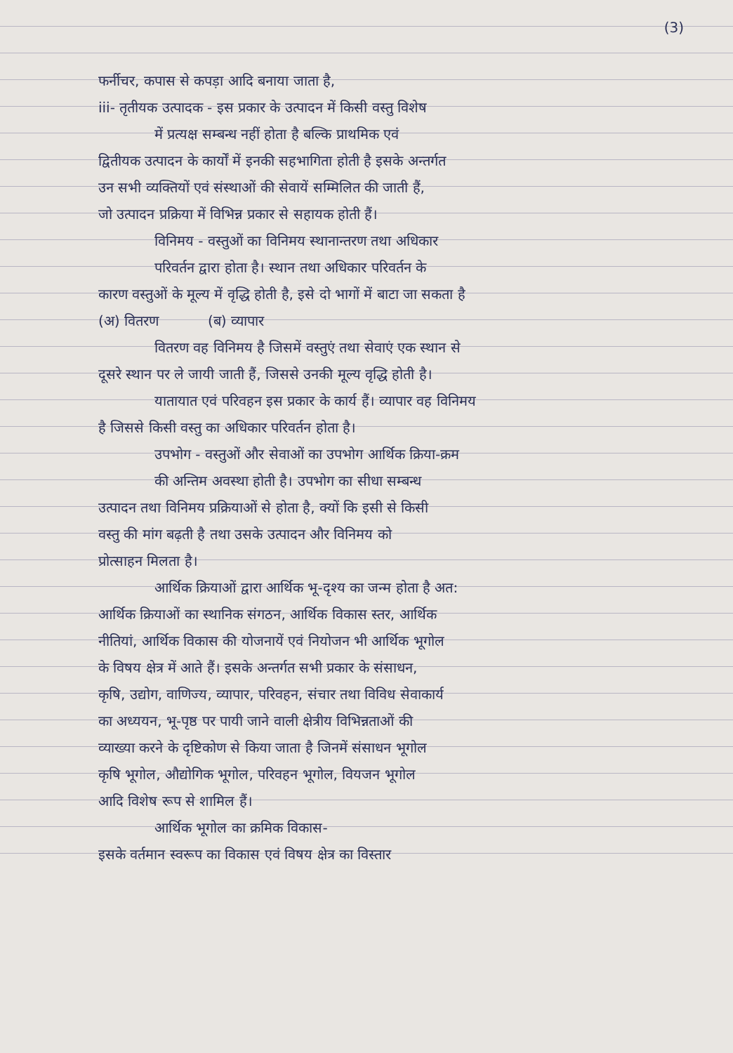(3)
फर्नीचर, कपास से कपड़ा आदि बनाया जाता है,
iii- तृतीयक उत्पादक - इस प्रकार के उत्पादन में किसी वस्तु विशेष
में प्रत्यक्ष सम्बन्ध नहीं होता है बल्कि प्राथमिक एवं
द्वितीयक उत्पादन के कार्यों में इनकी सहभागिता होती है इसके अन्तर्गत
उन सभी व्यक्तियों एवं संस्थाओं की सेवायें सम्मिलित की जाती हैं,
जो उत्पादन प्रक्रिया में विभिन्न प्रकार से सहायक होती हैं।
विनिमय - वस्तुओं का विनिमय स्थानान्तरण तथा अधिकार
परिवर्तन द्वारा होता है। स्थान तथा अधिकार परिवर्तन के
कारण वस्तुओं के मूल्य में वृद्धि होती है, इसे दो भागों में बाटा जा सकता है
(अ) वितरण (ब) व्यापार
वितरण वह विनिमय है जिसमें वस्तुएं तथा सेवाएं एक स्थान से
दूसरे स्थान पर ले जायी जाती हैं, जिससे उनकी मूल्य वृद्धि होती है।
यातायात एवं परिवहन इस प्रकार के कार्य हैं। व्यापार वह विनिमय
है जिससे किसी वस्तु का अधिकार परिवर्तन होता है।
उपभोग - वस्तुओं और सेवाओं का उपभोग आर्थिक क्रिया-क्रम
की अन्तिम अवस्था होती है। उपभोग का सीधा सम्बन्ध
उत्पादन तथा विनिमय प्रक्रियाओं से होता है, क्यों कि इसी से किसी
वस्तु की मांग बढ़ती है तथा उसके उत्पादन और विनिमय को
प्रोत्साहन मिलता है।
आर्थिक क्रियाओं द्वारा आर्थिक भू-दृश्य का जन्म होता है अत:
आर्थिक क्रियाओं का स्थानिक संगठन, आर्थिक विकास स्तर, आर्थिक
नीतियां, आर्थिक विकास की योजनायें एवं नियोजन भी आर्थिक भूगोल
के विषय क्षेत्र में आते हैं। इसके अन्तर्गत सभी प्रकार के संसाधन,
कृषि, उद्योग, वाणिज्य, व्यापार, परिवहन, संचार तथा विविध सेवाकार्य
का अध्ययन, भू-पृष्ठ पर पायी जाने वाली क्षेत्रीय विभिन्नताओं की
व्याख्या करने के दृष्टिकोण से किया जाता है जिनमें संसाधन भूगोल
कृषि भूगोल, औद्योगिक भूगोल, परिवहन भूगोल, वियजन भूगोल
आदि विशेष रूप से शामिल हैं।
आर्थिक भूगोल का क्रमिक विकास-
इसके वर्तमान स्वरूप का विकास एवं विषय क्षेत्र का विस्तार